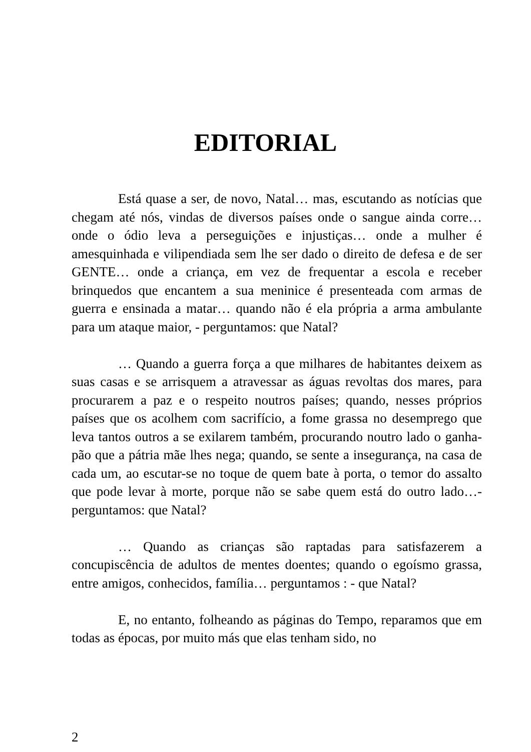EDITORIAL
Está quase a ser, de novo, Natal… mas, escutando as notícias que chegam até nós, vindas de diversos países onde o sangue ainda corre… onde o ódio leva a perseguições e injustiças… onde a mulher é amesquinhada e vilipendiada sem lhe ser dado o direito de defesa e de ser GENTE… onde a criança, em vez de frequentar a escola e receber brinquedos que encantem a sua meninice é presenteada com armas de guerra e ensinada a matar… quando não é ela própria a arma ambulante para um ataque maior, - perguntamos: que Natal?
… Quando a guerra força a que milhares de habitantes deixem as suas casas e se arrisquem a atravessar as águas revoltas dos mares, para procurarem a paz e o respeito noutros países; quando, nesses próprios países que os acolhem com sacrifício, a fome grassa no desemprego que leva tantos outros a se exilarem também, procurando noutro lado o ganha-pão que a pátria mãe lhes nega; quando, se sente a insegurança, na casa de cada um, ao escutar-se no toque de quem bate à porta, o temor do assalto que pode levar à morte, porque não se sabe quem está do outro lado…- perguntamos: que Natal?
… Quando as crianças são raptadas para satisfazerem a concupiscência de adultos de mentes doentes; quando o egoísmo grassa, entre amigos, conhecidos, família… perguntamos : - que Natal?
E, no entanto, folheando as páginas do Tempo, reparamos que em todas as épocas, por muito más que elas tenham sido, no
2